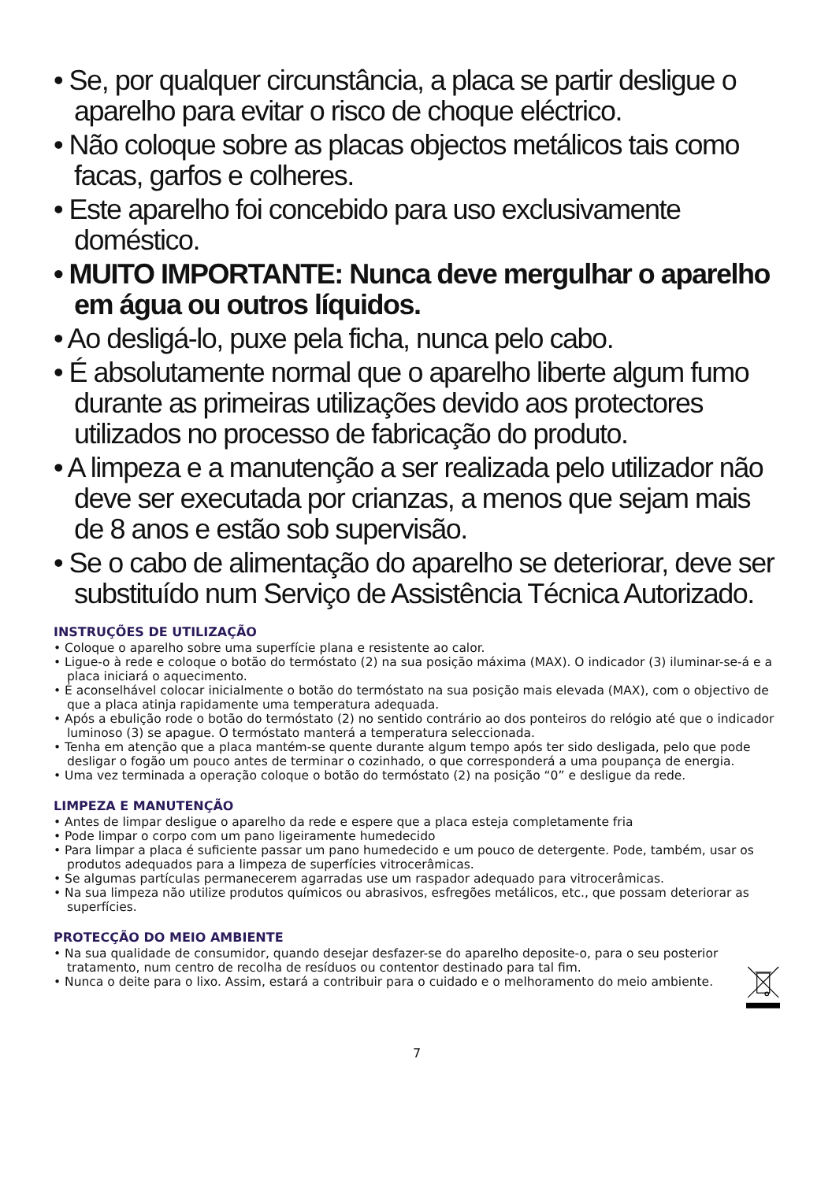• Se, por qualquer circunstância, a placa se partir desligue o aparelho para evitar o risco de choque eléctrico.
• Não coloque sobre as placas objectos metálicos tais como facas, garfos e colheres.
• Este aparelho foi concebido para uso exclusivamente doméstico.
• MUITO IMPORTANTE: Nunca deve mergulhar o aparelho em água ou outros líquidos.
• Ao desligá-lo, puxe pela ficha, nunca pelo cabo.
• É absolutamente normal que o aparelho liberte algum fumo durante as primeiras utilizações devido aos protectores utilizados no processo de fabricação do produto.
• A limpeza e a manutenção a ser realizada pelo utilizador não deve ser executada por crianzas, a menos que sejam mais de 8 anos e estão sob supervisão.
• Se o cabo de alimentação do aparelho se deteriorar, deve ser substituído num Serviço de Assistência Técnica Autorizado.
INSTRUÇÕES DE UTILIZAÇÃO
• Coloque o aparelho sobre uma superfície plana e resistente ao calor.
• Ligue-o à rede e coloque o botão do termóstato (2) na sua posição máxima (MAX). O indicador (3) iluminar-se-á e a placa iniciará o aquecimento.
• É aconselhável colocar inicialmente o botão do termóstato na sua posição mais elevada (MAX), com o objectivo de que a placa atinja rapidamente uma temperatura adequada.
• Após a ebulição rode o botão do termóstato (2) no sentido contrário ao dos ponteiros do relógio até que o indicador luminoso (3) se apague. O termóstato manterá a temperatura seleccionada.
• Tenha em atenção que a placa mantém-se quente durante algum tempo após ter sido desligada, pelo que pode desligar o fogão um pouco antes de terminar o cozinhado, o que corresponderá a uma poupança de energia.
• Uma vez terminada a operação coloque o botão do termóstato (2) na posição “0” e desligue da rede.
LIMPEZA E MANUTENÇÃO
• Antes de limpar desligue o aparelho da rede e espere que a placa esteja completamente fria
• Pode limpar o corpo com um pano ligeiramente humedecido
• Para limpar a placa é suficiente passar um pano humedecido e um pouco de detergente. Pode, também, usar os produtos adequados para a limpeza de superfícies vitrocerâmicas.
• Se algumas partículas permanecerem agarradas use um raspador adequado para vitrocerâmicas.
• Na sua limpeza não utilize produtos químicos ou abrasivos, esfregões metálicos, etc., que possam deteriorar as superfícies.
PROTECÇÃO DO MEIO AMBIENTE
• Na sua qualidade de consumidor, quando desejar desfazer-se do aparelho deposite-o, para o seu posterior tratamento, num centro de recolha de resíduos ou contentor destinado para tal fim.
• Nunca o deite para o lixo. Assim, estará a contribuir para o cuidado e o melhoramento do meio ambiente.
7